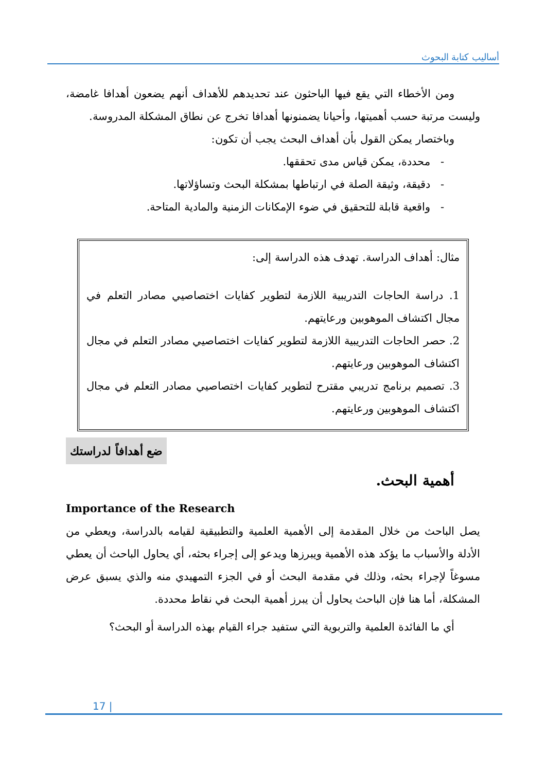أساليب كتابة البحوث
ومن الأخطاء التي يقع فيها الباحثون عند تحديدهم للأهداف أنهم يضعون أهدافا غامضة، وليست مرتبة حسب أهميتها، وأحيانا يضمنونها أهدافا تخرج عن نطاق المشكلة المدروسة.
وباختصار يمكن القول بأن أهداف البحث يجب أن تكون:
- محددة، يمكن قياس مدى تحققها.
- دقيقة، وثيقة الصلة في ارتباطها بمشكلة البحث وتساؤلاتها.
- واقعية قابلة للتحقيق في ضوء الإمكانات الزمنية والمادية المتاحة.
مثال: أهداف الدراسة. تهدف هذه الدراسة إلى:
1. دراسة الحاجات التدريبية اللازمة لتطوير كفايات اختصاصيي مصادر التعلم في مجال اكتشاف الموهوبين ورعايتهم.
2. حصر الحاجات التدريبية اللازمة لتطوير كفايات اختصاصيي مصادر التعلم في مجال اكتشاف الموهوبين ورعايتهم.
3. تصميم برنامج تدريبي مقترح لتطوير كفايات اختصاصيي مصادر التعلم في مجال اكتشاف الموهوبين ورعايتهم.
ضع أهدافاً لدراستك
أهمية البحث.
Importance of the Research
يصل الباحث من خلال المقدمة إلى الأهمية العلمية والتطبيقية لقيامه بالدراسة، ويعطي من الأدلة والأسباب ما يؤكد هذه الأهمية ويبرزها ويدعو إلى إجراء بحثه، أي يحاول الباحث أن يعطي مسوغاً لإجراء بحثه، وذلك في مقدمة البحث أو في الجزء التمهيدي منه والذي يسبق عرض المشكلة، أما هنا فإن الباحث يحاول أن يبرز أهمية البحث في نقاط محددة.
أي ما الفائدة العلمية والتربوية التي ستفيد جراء القيام بهذه الدراسة أو البحث؟
17 |